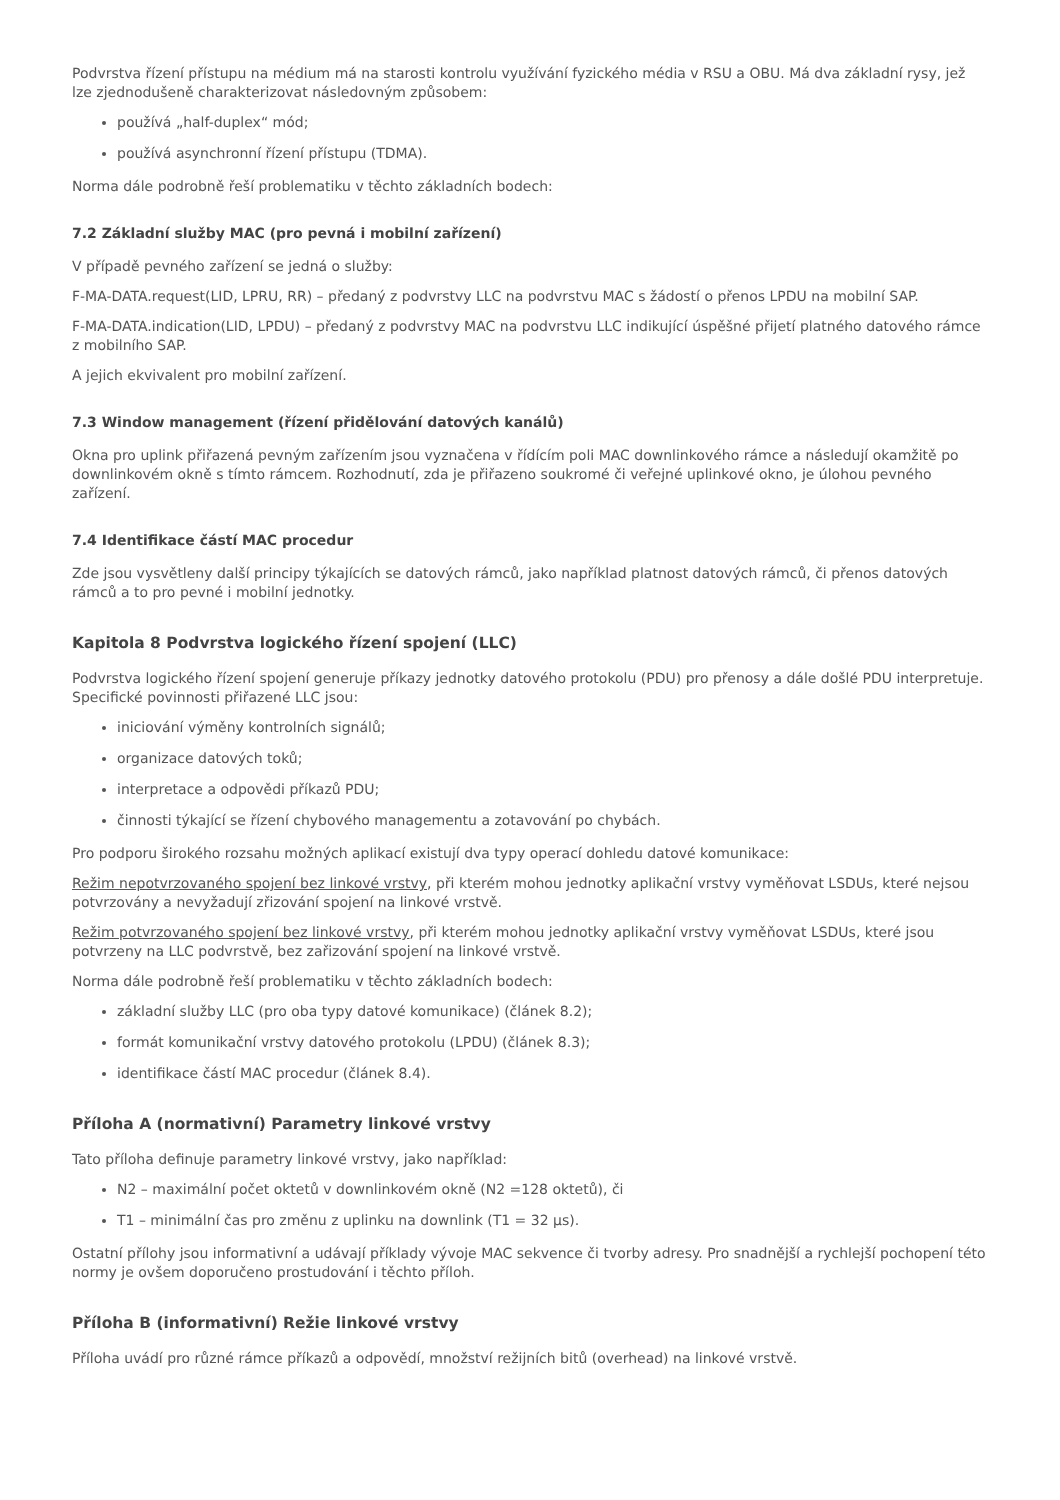Podvrstva řízení přístupu na médium má na starosti kontrolu využívání fyzického média v RSU a OBU. Má dva základní rysy, jež lze zjednodušeně charakterizovat následovným způsobem:
používá „half-duplex“ mód;
používá asynchronní řízení přístupu (TDMA).
Norma dále podrobně řeší problematiku v těchto základních bodech:
7.2 Základní služby MAC (pro pevná i mobilní zařízení)
V případě pevného zařízení se jedná o služby:
F-MA-DATA.request(LID, LPRU, RR) – předaný z podvrstvy LLC na podvrstvu MAC s žádostí o přenos LPDU na mobilní SAP.
F-MA-DATA.indication(LID, LPDU) – předaný z podvrstvy MAC na podvrstvu LLC indikující úspěšné přijetí platného datového rámce z mobilního SAP.
A jejich ekvivalent pro mobilní zařízení.
7.3 Window management (řízení přidělování datových kanálů)
Okna pro uplink přiřazená pevným zařízením jsou vyznačena v řídícím poli MAC downlinkového rámce a následují okamžitě po downlinkovém okně s tímto rámcem. Rozhodnutí, zda je přiřazeno soukromé či veřejné uplinkové okno, je úlohou pevného zařízení.
7.4 Identifikace částí MAC procedur
Zde jsou vysvětleny další principy týkajících se datových rámců, jako například platnost datových rámců, či přenos datových rámců a to pro pevné i mobilní jednotky.
Kapitola 8 Podvrstva logického řízení spojení (LLC)
Podvrstva logického řízení spojení generuje příkazy jednotky datového protokolu (PDU) pro přenosy a dále došlé PDU interpretuje. Specifické povinnosti přiřazené LLC jsou:
iniciování výměny kontrolních signálů;
organizace datových toků;
interpretace a odpovědi příkazů PDU;
činnosti týkající se řízení chybového managementu a zotavování po chybách.
Pro podporu širokého rozsahu možných aplikací existují dva typy operací dohledu datové komunikace:
Režim nepotvrzovaného spojení bez linkové vrstvy, při kterém mohou jednotky aplikační vrstvy vyměňovat LSDUs, které nejsou potvrzovány a nevyžadují zřizování spojení na linkové vrstvě.
Režim potvrzovaného spojení bez linkové vrstvy, při kterém mohou jednotky aplikační vrstvy vyměňovat LSDUs, které jsou potvrzeny na LLC podvrstvě, bez zařizování spojení na linkové vrstvě.
Norma dále podrobně řeší problematiku v těchto základních bodech:
základní služby LLC (pro oba typy datové komunikace) (článek 8.2);
formát komunikační vrstvy datového protokolu (LPDU) (článek 8.3);
identifikace částí MAC procedur (článek 8.4).
Příloha A (normativní) Parametry linkové vrstvy
Tato příloha definuje parametry linkové vrstvy, jako například:
N2 – maximální počet oktetů v downlinkovém okně (N2 =128 oktetů), či
T1 – minimální čas pro změnu z uplinku na downlink (T1 = 32 μs).
Ostatní přílohy jsou informativní a udávají příklady vývoje MAC sekvence či tvorby adresy. Pro snadnější a rychlejší pochopení této normy je ovšem doporučeno prostudování i těchto příloh.
Příloha B (informativní) Režie linkové vrstvy
Příloha uvádí pro různé rámce příkazů a odpovědí, množství režijních bitů (overhead) na linkové vrstvě.